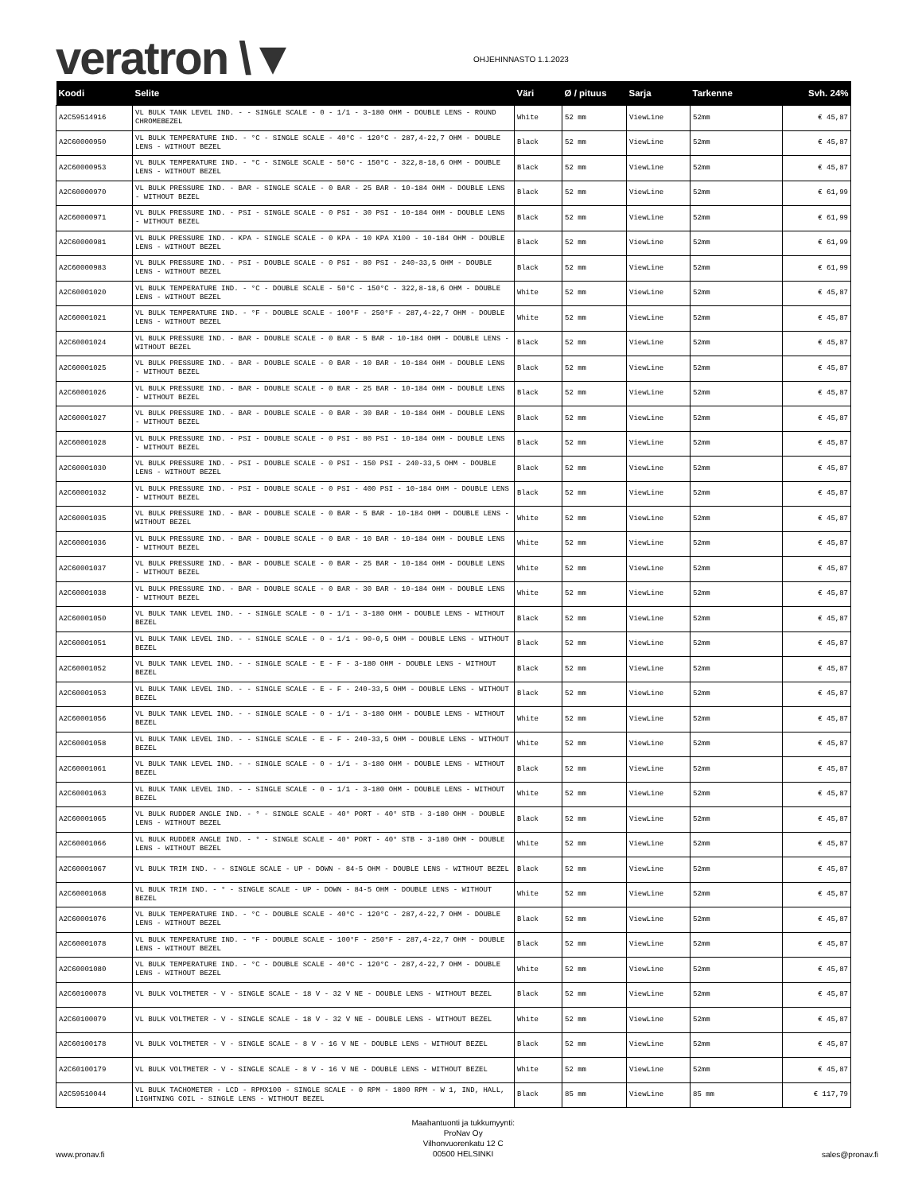veratron \▼
OHJEHINNASTO 1.1.2023
| Koodi | Selite | Väri | Ø / pituus | Sarja | Tarkenne | Svh. 24% |
| --- | --- | --- | --- | --- | --- | --- |
| A2C59514916 | VL BULK TANK LEVEL IND. - - SINGLE SCALE - 0 - 1/1 - 3-180 OHM - DOUBLE LENS - ROUND CHROMEBEZEL | White | 52 mm | ViewLine | 52mm | € 45,87 |
| A2C60000950 | VL BULK TEMPERATURE IND. - °C - SINGLE SCALE - 40°C - 120°C - 287,4-22,7 OHM - DOUBLE LENS - WITHOUT BEZEL | Black | 52 mm | ViewLine | 52mm | € 45,87 |
| A2C60000953 | VL BULK TEMPERATURE IND. - °C - SINGLE SCALE - 50°C - 150°C - 322,8-18,6 OHM - DOUBLE LENS - WITHOUT BEZEL | Black | 52 mm | ViewLine | 52mm | € 45,87 |
| A2C60000970 | VL BULK PRESSURE IND. - BAR - SINGLE SCALE - 0 BAR - 25 BAR - 10-184 OHM - DOUBLE LENS - WITHOUT BEZEL | Black | 52 mm | ViewLine | 52mm | € 61,99 |
| A2C60000971 | VL BULK PRESSURE IND. - PSI - SINGLE SCALE - 0 PSI - 30 PSI - 10-184 OHM - DOUBLE LENS - WITHOUT BEZEL | Black | 52 mm | ViewLine | 52mm | € 61,99 |
| A2C60000981 | VL BULK PRESSURE IND. - KPA - SINGLE SCALE - 0 KPA - 10 KPA X100 - 10-184 OHM - DOUBLE LENS - WITHOUT BEZEL | Black | 52 mm | ViewLine | 52mm | € 61,99 |
| A2C60000983 | VL BULK PRESSURE IND. - PSI - DOUBLE SCALE - 0 PSI - 80 PSI - 240-33,5 OHM - DOUBLE LENS - WITHOUT BEZEL | Black | 52 mm | ViewLine | 52mm | € 61,99 |
| A2C60001020 | VL BULK TEMPERATURE IND. - °C - DOUBLE SCALE - 50°C - 150°C - 322,8-18,6 OHM - DOUBLE LENS - WITHOUT BEZEL | White | 52 mm | ViewLine | 52mm | € 45,87 |
| A2C60001021 | VL BULK TEMPERATURE IND. - °F - DOUBLE SCALE - 100°F - 250°F - 287,4-22,7 OHM - DOUBLE LENS - WITHOUT BEZEL | White | 52 mm | ViewLine | 52mm | € 45,87 |
| A2C60001024 | VL BULK PRESSURE IND. - BAR - DOUBLE SCALE - 0 BAR - 5 BAR - 10-184 OHM - DOUBLE LENS - WITHOUT BEZEL | Black | 52 mm | ViewLine | 52mm | € 45,87 |
| A2C60001025 | VL BULK PRESSURE IND. - BAR - DOUBLE SCALE - 0 BAR - 10 BAR - 10-184 OHM - DOUBLE LENS - WITHOUT BEZEL | Black | 52 mm | ViewLine | 52mm | € 45,87 |
| A2C60001026 | VL BULK PRESSURE IND. - BAR - DOUBLE SCALE - 0 BAR - 25 BAR - 10-184 OHM - DOUBLE LENS - WITHOUT BEZEL | Black | 52 mm | ViewLine | 52mm | € 45,87 |
| A2C60001027 | VL BULK PRESSURE IND. - BAR - DOUBLE SCALE - 0 BAR - 30 BAR - 10-184 OHM - DOUBLE LENS - WITHOUT BEZEL | Black | 52 mm | ViewLine | 52mm | € 45,87 |
| A2C60001028 | VL BULK PRESSURE IND. - PSI - DOUBLE SCALE - 0 PSI - 80 PSI - 10-184 OHM - DOUBLE LENS - WITHOUT BEZEL | Black | 52 mm | ViewLine | 52mm | € 45,87 |
| A2C60001030 | VL BULK PRESSURE IND. - PSI - DOUBLE SCALE - 0 PSI - 150 PSI - 240-33,5 OHM - DOUBLE LENS - WITHOUT BEZEL | Black | 52 mm | ViewLine | 52mm | € 45,87 |
| A2C60001032 | VL BULK PRESSURE IND. - PSI - DOUBLE SCALE - 0 PSI - 400 PSI - 10-184 OHM - DOUBLE LENS - WITHOUT BEZEL | Black | 52 mm | ViewLine | 52mm | € 45,87 |
| A2C60001035 | VL BULK PRESSURE IND. - BAR - DOUBLE SCALE - 0 BAR - 5 BAR - 10-184 OHM - DOUBLE LENS - WITHOUT BEZEL | White | 52 mm | ViewLine | 52mm | € 45,87 |
| A2C60001036 | VL BULK PRESSURE IND. - BAR - DOUBLE SCALE - 0 BAR - 10 BAR - 10-184 OHM - DOUBLE LENS - WITHOUT BEZEL | White | 52 mm | ViewLine | 52mm | € 45,87 |
| A2C60001037 | VL BULK PRESSURE IND. - BAR - DOUBLE SCALE - 0 BAR - 25 BAR - 10-184 OHM - DOUBLE LENS - WITHOUT BEZEL | White | 52 mm | ViewLine | 52mm | € 45,87 |
| A2C60001038 | VL BULK PRESSURE IND. - BAR - DOUBLE SCALE - 0 BAR - 30 BAR - 10-184 OHM - DOUBLE LENS - WITHOUT BEZEL | White | 52 mm | ViewLine | 52mm | € 45,87 |
| A2C60001050 | VL BULK TANK LEVEL IND. - - SINGLE SCALE - 0 - 1/1 - 3-180 OHM - DOUBLE LENS - WITHOUT BEZEL | Black | 52 mm | ViewLine | 52mm | € 45,87 |
| A2C60001051 | VL BULK TANK LEVEL IND. - - SINGLE SCALE - 0 - 1/1 - 90-0,5 OHM - DOUBLE LENS - WITHOUT BEZEL | Black | 52 mm | ViewLine | 52mm | € 45,87 |
| A2C60001052 | VL BULK TANK LEVEL IND. - - SINGLE SCALE - E - F - 3-180 OHM - DOUBLE LENS - WITHOUT BEZEL | Black | 52 mm | ViewLine | 52mm | € 45,87 |
| A2C60001053 | VL BULK TANK LEVEL IND. - - SINGLE SCALE - E - F - 240-33,5 OHM - DOUBLE LENS - WITHOUT BEZEL | Black | 52 mm | ViewLine | 52mm | € 45,87 |
| A2C60001056 | VL BULK TANK LEVEL IND. - - SINGLE SCALE - 0 - 1/1 - 3-180 OHM - DOUBLE LENS - WITHOUT BEZEL | White | 52 mm | ViewLine | 52mm | € 45,87 |
| A2C60001058 | VL BULK TANK LEVEL IND. - - SINGLE SCALE - E - F - 240-33,5 OHM - DOUBLE LENS - WITHOUT BEZEL | White | 52 mm | ViewLine | 52mm | € 45,87 |
| A2C60001061 | VL BULK TANK LEVEL IND. - - SINGLE SCALE - 0 - 1/1 - 3-180 OHM - DOUBLE LENS - WITHOUT BEZEL | Black | 52 mm | ViewLine | 52mm | € 45,87 |
| A2C60001063 | VL BULK TANK LEVEL IND. - - SINGLE SCALE - 0 - 1/1 - 3-180 OHM - DOUBLE LENS - WITHOUT BEZEL | White | 52 mm | ViewLine | 52mm | € 45,87 |
| A2C60001065 | VL BULK RUDDER ANGLE IND. - ° - SINGLE SCALE - 40° PORT - 40° STB - 3-180 OHM - DOUBLE LENS - WITHOUT BEZEL | Black | 52 mm | ViewLine | 52mm | € 45,87 |
| A2C60001066 | VL BULK RUDDER ANGLE IND. - ° - SINGLE SCALE - 40° PORT - 40° STB - 3-180 OHM - DOUBLE LENS - WITHOUT BEZEL | White | 52 mm | ViewLine | 52mm | € 45,87 |
| A2C60001067 | VL BULK TRIM IND. - - SINGLE SCALE - UP - DOWN - 84-5 OHM - DOUBLE LENS - WITHOUT BEZEL | Black | 52 mm | ViewLine | 52mm | € 45,87 |
| A2C60001068 | VL BULK TRIM IND. - ° - SINGLE SCALE - UP - DOWN - 84-5 OHM - DOUBLE LENS - WITHOUT BEZEL | White | 52 mm | ViewLine | 52mm | € 45,87 |
| A2C60001076 | VL BULK TEMPERATURE IND. - °C - DOUBLE SCALE - 40°C - 120°C - 287,4-22,7 OHM - DOUBLE LENS - WITHOUT BEZEL | Black | 52 mm | ViewLine | 52mm | € 45,87 |
| A2C60001078 | VL BULK TEMPERATURE IND. - °F - DOUBLE SCALE - 100°F - 250°F - 287,4-22,7 OHM - DOUBLE LENS - WITHOUT BEZEL | Black | 52 mm | ViewLine | 52mm | € 45,87 |
| A2C60001080 | VL BULK TEMPERATURE IND. - °C - DOUBLE SCALE - 40°C - 120°C - 287,4-22,7 OHM - DOUBLE LENS - WITHOUT BEZEL | White | 52 mm | ViewLine | 52mm | € 45,87 |
| A2C60100078 | VL BULK VOLTMETER - V - SINGLE SCALE - 18 V - 32 V NE - DOUBLE LENS - WITHOUT BEZEL | Black | 52 mm | ViewLine | 52mm | € 45,87 |
| A2C60100079 | VL BULK VOLTMETER - V - SINGLE SCALE - 18 V - 32 V NE - DOUBLE LENS - WITHOUT BEZEL | White | 52 mm | ViewLine | 52mm | € 45,87 |
| A2C60100178 | VL BULK VOLTMETER - V - SINGLE SCALE - 8 V - 16 V NE - DOUBLE LENS - WITHOUT BEZEL | Black | 52 mm | ViewLine | 52mm | € 45,87 |
| A2C60100179 | VL BULK VOLTMETER - V - SINGLE SCALE - 8 V - 16 V NE - DOUBLE LENS - WITHOUT BEZEL | White | 52 mm | ViewLine | 52mm | € 45,87 |
| A2C59510044 | VL BULK TACHOMETER - LCD - RPMX100 - SINGLE SCALE - 0 RPM - 1800 RPM - W 1, IND, HALL, LIGHTNING COIL - SINGLE LENS - WITHOUT BEZEL | Black | 85 mm | ViewLine | 85 mm | € 117,79 |
www.pronav.fi
Maahantuonti ja tukkumyynti:
ProNav Oy
Vilhonvuorenkatu 12 C
00500 HELSINKI
sales@pronav.fi